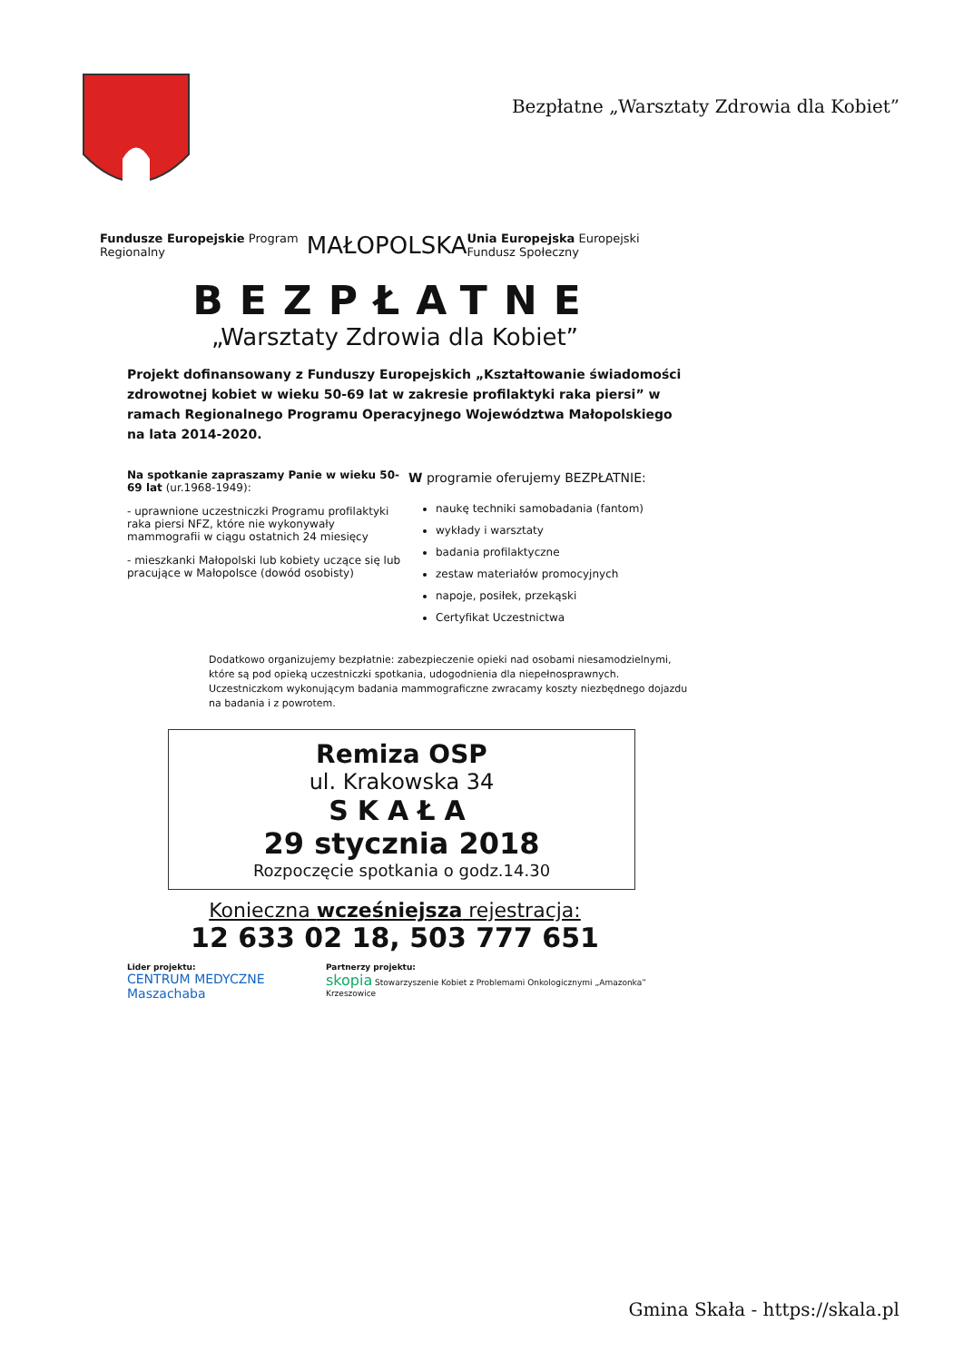Bezpłatne „Warsztaty Zdrowia dla Kobiet”
Fundusze Europejskie Program Regionalny MAŁOPOLSKA Unia Europejska Europejski Fundusz Społeczny
BEZPŁATNE
„Warsztaty Zdrowia dla Kobiet”
Projekt dofinansowany z Funduszy Europejskich „Kształtowanie świadomości zdrowotnej kobiet w wieku 50-69 lat w zakresie profilaktyki raka piersi” w ramach Regionalnego Programu Operacyjnego Województwa Małopolskiego na lata 2014-2020.
Na spotkanie zapraszamy Panie w wieku 50-69 lat (ur.1968-1949):
- uprawnione uczestniczki Programu profilaktyki raka piersi NFZ, które nie wykonywały mammografii w ciągu ostatnich 24 miesięcy
- mieszkanki Małopolski lub kobiety uczące się lub pracujące w Małopolsce (dowód osobisty)
W programie oferujemy BEZPŁATNIE:
naukę techniki samobadania (fantom)
wykłady i warsztaty
badania profilaktyczne
zestaw materiałów promocyjnych
napoje, posiłek, przekąski
Certyfikat Uczestnictwa
Dodatkowo organizujemy bezpłatnie: zabezpieczenie opieki nad osobami niesamodzielnymi, które są pod opieką uczestniczki spotkania, udogodnienia dla niepełnosprawnych.
Uczestniczkom wykonującym badania mammograficzne zwracamy koszty niezbędnego dojazdu na badania i z powrotem.
Remiza OSP
ul. Krakowska 34
SKAŁA
29 stycznia 2018
Rozpoczęcie spotkania o godz.14.30
Konieczna wcześniejsza rejestracja:
12 633 02 18, 503 777 651
Lider projektu:
CENTRUM MEDYCZNE Maszachaba
Partnerzy projektu:
skopia Stowarzyszenie Kobiet z Problemami Onkologicznymi „Amazonka” Krzeszowice
Gmina Skała - https://skala.pl